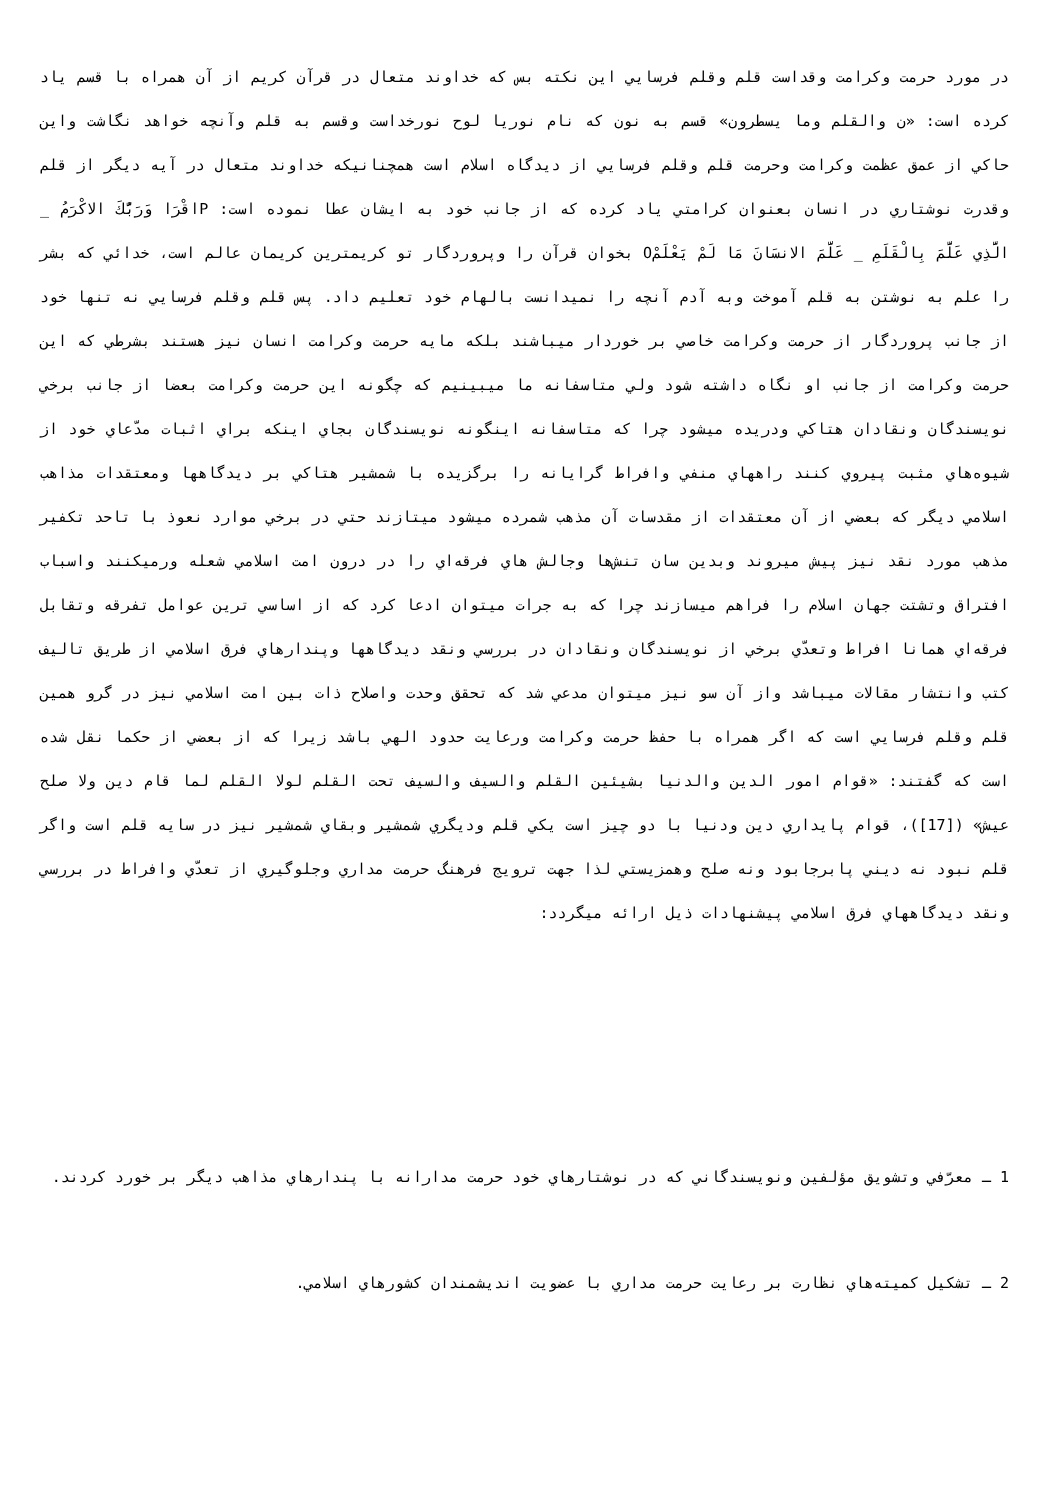در مورد حرمت وكرامت وقداست قلم وقلم فرسايي اين نكته بس كه خداوند متعال در قرآن كريم از آن همراه با قسم ياد كرده است: «ن والقلم وما يسطرون» قسم به نون كه نام نوريا لوح نورخداست وقسم به قلم وآنچه خواهد نگاشت واين حاكي از عمق عظمت وكرامت وحرمت قلم وقلم فرسايي از ديدگاه اسلام است همچنانيكه خداوند متعال در آيه ديگر از قلم وقدرت نوشتاري در انسان بعنوان كرامتي ياد كرده كه از جانب خود به ايشان عطا نموده است: Pاقْرَا وَرَبُّكَ الاكْرَمُ _ الَّذِي عَلَّمَ بِالْقَلَمِ _ عَلَّمَ الانسَانَ مَا لَمْ يَعْلَمْO بخوان قرآن را وپروردگار تو كريمترين كريمان عالم است، خدائي كه بشر را علم به نوشتن به قلم آموخت وبه آدم آنچه را نميدانست بالهام خود تعليم داد. پس قلم وقلم فرسايي نه تنها خود از جانب پروردگار از حرمت وكرامت خاصي بر خوردار ميباشند بلكه مايه حرمت وكرامت انسان نيز هستند بشرطي كه اين حرمت وكرامت از جانب او نگاه داشته شود ولي متاسفانه ما ميبينيم كه چگونه اين حرمت وكرامت بعضا از جانب برخي نويسندگان ونقادان هتاكي ودريده ميشود چرا كه متاسفانه اينگونه نويسندگان بجاي اينكه براي اثبات مدّعاي خود از شيوه‌هاي مثبت پيروي كنند راههاي منفي وافراط گرايانه را برگزيده با شمشير هتاكي بر ديدگاهها ومعتقدات مذاهب اسلامي ديگر كه بعضي از آن معتقدات از مقدسات آن مذهب شمرده ميشود ميتازند حتي در برخي موارد نعوذ با‌ تاحد تكفير مذهب مورد نقد نيز پيش ميروند وبدين سان تنش‌ها وجالش هاي فرقه‌اي را در درون امت اسلامي شعله ورميكنند واسباب افتراق وتشتت جهان اسلام را فراهم ميسازند چرا كه به جرات ميتوان ادعا كرد كه از اساسي ترين عوامل تفرقه وتقابل فرقه‌اي همانا افراط وتعدّي برخي از نويسندگان ونقادان در بررسي ونقد ديدگاهها وپندارهاي فرق اسلامي از طريق تاليف كتب وانتشار مقالات ميباشد واز آن سو نيز ميتوان مدعي شد كه تحقق وحدت واصلاح ذات بين امت اسلامي نيز در گرو همين قلم وقلم فرسايي است كه اگر همراه با حفظ حرمت وكرامت ورعايت حدود الهي باشد زيرا كه از بعضي از حكما نقل شده است كه گفتند: «قوام امور الدين والدنيا بشيئين القلم والسيف والسيف تحت القلم لولا القلم لما قام دين ولا صلح عيش» ([17])، قوام پايداري دين ودنيا با دو چيز است يكي قلم وديگري شمشير وبقاي شمشير نيز در سايه قلم است واگر قلم نبود نه ديني پابرجابود ونه صلح وهمزيستي لذا جهت ترويج فرهنگ حرمت مداري وجلوگيري از تعدّي وافراط در بررسي ونقد ديدگاههاي فرق اسلامي پيشنهادات ذيل ارائه ميگردد:
1 ـ معرّفي وتشويق مؤلفين ونويسندگاني كه در نوشتارهاي خود حرمت مدارانه با پندارهاي مذاهب ديگر بر خورد كردند.
2 ـ تشكيل كميته‌هاي نظارت بر رعايت حرمت مداري با عضويت انديشمندان كشورهاي اسلامي.